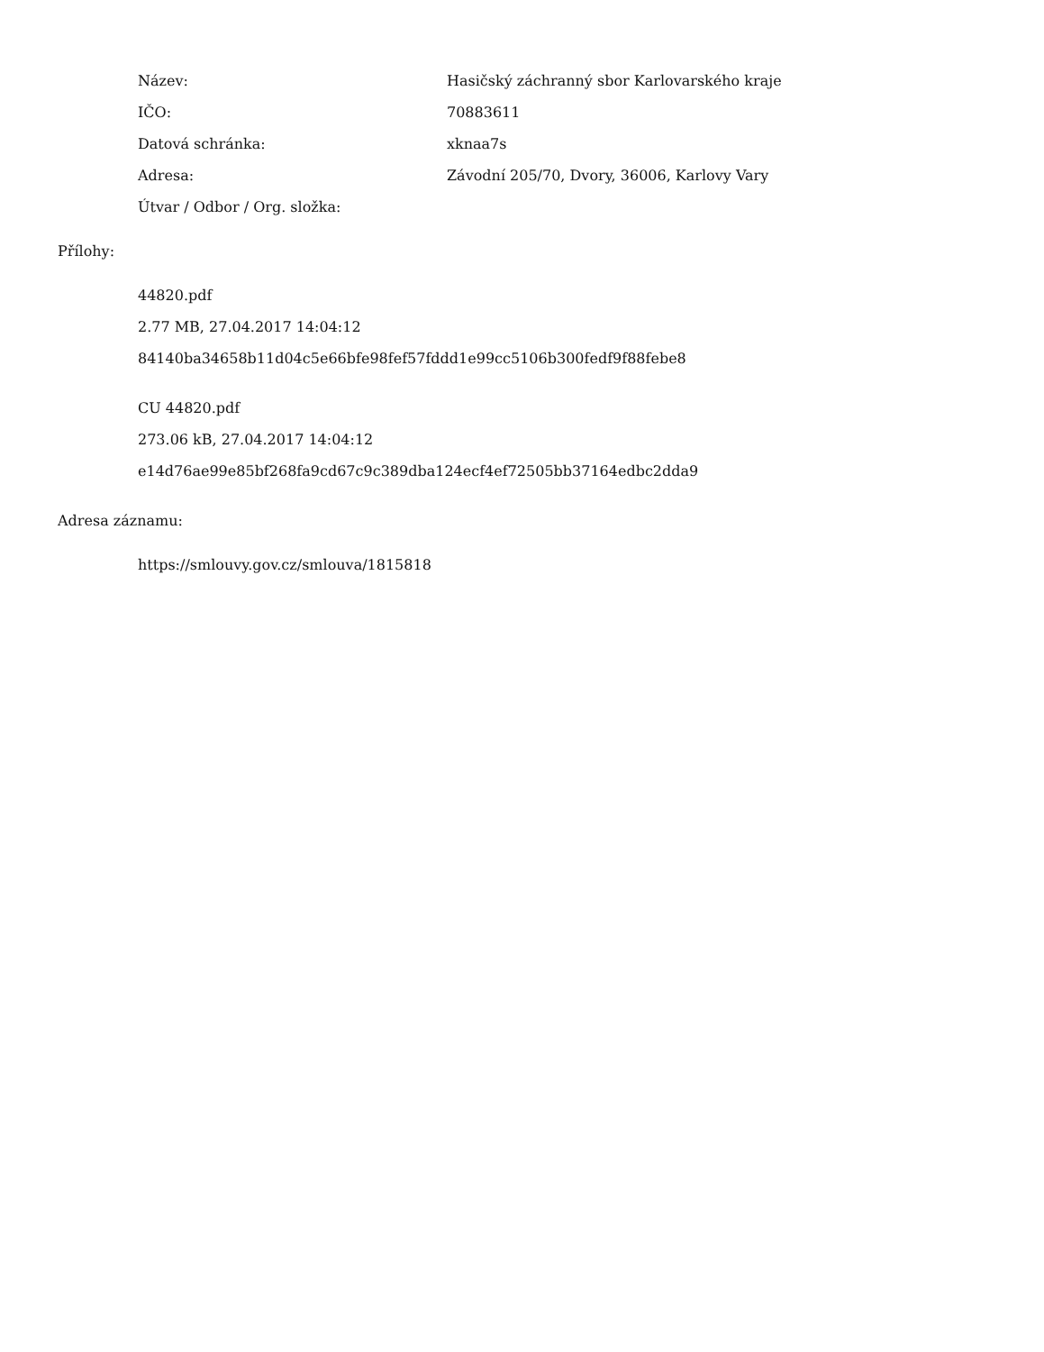| Název: | Hasičský záchranný sbor Karlovarského kraje |
| IČO: | 70883611 |
| Datová schránka: | xknaa7s |
| Adresa: | Závodní 205/70, Dvory, 36006, Karlovy Vary |
| Útvar / Odbor / Org. složka: | |
Přílohy:
44820.pdf
2.77 MB, 27.04.2017 14:04:12
84140ba34658b11d04c5e66bfe98fef57fddd1e99cc5106b300fedf9f88febe8
CU 44820.pdf
273.06 kB, 27.04.2017 14:04:12
e14d76ae99e85bf268fa9cd67c9c389dba124ecf4ef72505bb37164edbc2dda9
Adresa záznamu:
https://smlouvy.gov.cz/smlouva/1815818